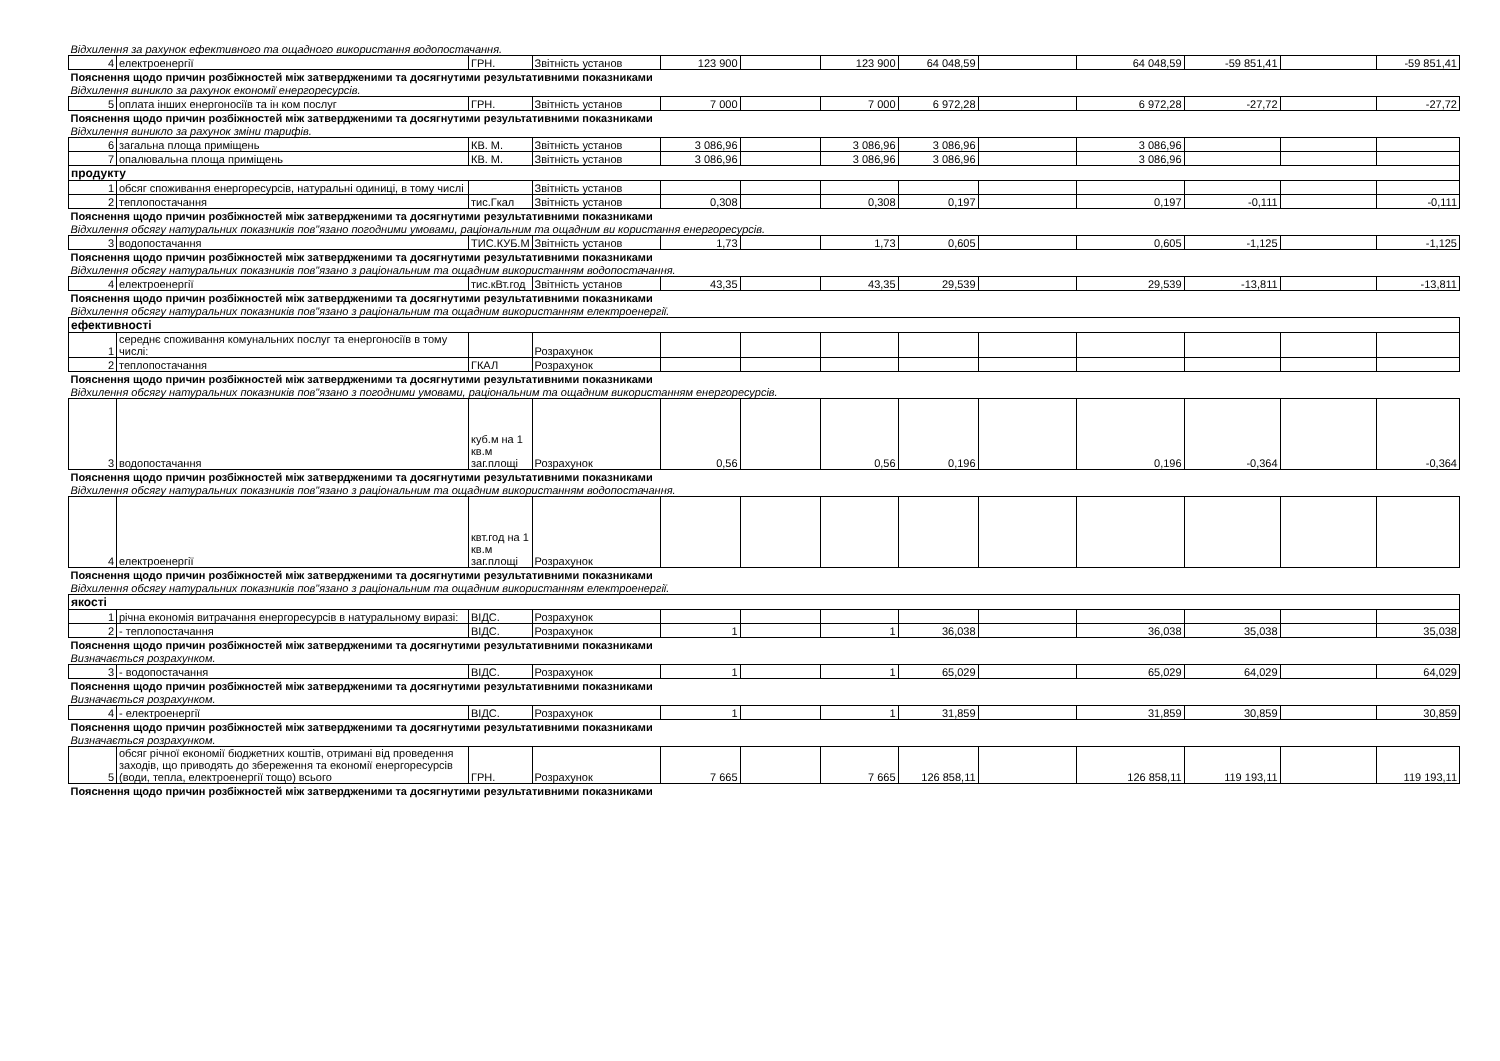| Відхилення за рахунок ефективного та ощадного використання водопостачання. | | | | | | | | | | | | |
| 4 | електроенергії | ГРН. | Звітність установ | 123 900 | | 123 900 | 64 048,59 | | 64 048,59 | -59 851,41 | | -59 851,41 |
| Пояснення щодо причин розбіжностей між затвердженими та досягнутими результативними показниками | | | | | | | | | | | | |
| Відхилення виникло за рахунок економії енергоресурсів. | | | | | | | | | | | | |
| 5 | оплата інших енергоносіїв та ін ком послуг | ГРН. | Звітність установ | 7 000 | | 7 000 | 6 972,28 | | 6 972,28 | -27,72 | | -27,72 |
| Пояснення щодо причин розбіжностей між затвердженими та досягнутими результативними показниками | | | | | | | | | | | | |
| Відхилення виникло за рахунок зміни тарифів. | | | | | | | | | | | | |
| 6 | загальна площа приміщень | КВ. М. | Звітність установ | 3 086,96 | | 3 086,96 | 3 086,96 | | 3 086,96 | | | |
| 7 | опалювальна площа приміщень | КВ. М. | Звітність установ | 3 086,96 | | 3 086,96 | 3 086,96 | | 3 086,96 | | | |
| продукту | | | | | | | | | | | | |
| 1 | обсяг споживання енергоресурсів, натуральні одиниці, в тому числі | | Звітність установ | | | | | | | | | |
| 2 | теплопостачання | тис.Гкал | Звітність установ | 0,308 | | 0,308 | 0,197 | | 0,197 | -0,111 | | -0,111 |
| Пояснення щодо причин розбіжностей між затвердженими та досягнутими результативними показниками | | | | | | | | | | | | |
| Відхилення обсягу натуральних показників пов"язано погодними умовами, раціональним та ощадним ви користання енергоресурсів. | | | | | | | | | | | | |
| 3 | водопостачання | ТИС.КУБ.М | Звітність установ | 1,73 | | 1,73 | 0,605 | | 0,605 | -1,125 | | -1,125 |
| Пояснення щодо причин розбіжностей між затвердженими та досягнутими результативними показниками | | | | | | | | | | | | |
| Відхилення обсягу натуральних показників пов"язано з раціональним та ощадним використанням водопостачання. | | | | | | | | | | | | |
| 4 | електроенергії | тис.кВт.год | Звітність установ | 43,35 | | 43,35 | 29,539 | | 29,539 | -13,811 | | -13,811 |
| Пояснення щодо причин розбіжностей між затвердженими та досягнутими результативними показниками | | | | | | | | | | | | |
| Відхилення обсягу натуральних показників пов"язано з раціональним та ощадним використанням електроенергії. | | | | | | | | | | | | |
| ефективності | | | | | | | | | | | | |
| 1 | середнє споживання комунальних послуг та енергоносіїв в тому числі: | | Розрахунок | | | | | | | | | |
| 2 | теплопостачання | ГКАЛ | Розрахунок | | | | | | | | | |
| Пояснення щодо причин розбіжностей між затвердженими та досягнутими результативними показниками | | | | | | | | | | | | |
| Відхилення обсягу натуральних показників пов"язано з погодними умовами, раціональним та ощадним використанням енергоресурсів. | | | | | | | | | | | | |
| 3 | водопостачання | куб.м на 1 кв.м заг.площі | Розрахунок | 0,56 | | 0,56 | 0,196 | | 0,196 | -0,364 | | -0,364 |
| Пояснення щодо причин розбіжностей між затвердженими та досягнутими результативними показниками | | | | | | | | | | | | |
| Відхилення обсягу натуральних показників пов"язано з раціональним та ощадним використанням водопостачання. | | | | | | | | | | | | |
| 4 | електроенергії | квт.год на 1 кв.м заг.площі | Розрахунок | | | | | | | | | |
| Пояснення щодо причин розбіжностей між затвердженими та досягнутими результативними показниками | | | | | | | | | | | | |
| Відхилення обсягу натуральних показників пов"язано з раціональним та ощадним використанням електроенергії. | | | | | | | | | | | | |
| якості | | | | | | | | | | | | |
| 1 | річна економія витрачання енергоресурсів в натуральному виразі: | ВІДС. | Розрахунок | | | | | | | | | |
| 2 | - теплопостачання | ВІДС. | Розрахунок | 1 | | 1 | 36,038 | | 36,038 | 35,038 | | 35,038 |
| Пояснення щодо причин розбіжностей між затвердженими та досягнутими результативними показниками | | | | | | | | | | | | |
| Визначається розрахунком. | | | | | | | | | | | | |
| 3 | - водопостачання | ВІДС. | Розрахунок | 1 | | 1 | 65,029 | | 65,029 | 64,029 | | 64,029 |
| Пояснення щодо причин розбіжностей між затвердженими та досягнутими результативними показниками | | | | | | | | | | | | |
| Визначається розрахунком. | | | | | | | | | | | | |
| 4 | - електроенергії | ВІДС. | Розрахунок | 1 | | 1 | 31,859 | | 31,859 | 30,859 | | 30,859 |
| Пояснення щодо причин розбіжностей між затвердженими та досягнутими результативними показниками | | | | | | | | | | | | |
| Визначається розрахунком. | | | | | | | | | | | | |
| 5 | обсяг річної економії бюджетних коштів, отримані від проведення заходів, що приводять до збереження та економії енергоресурсів (води, тепла, електроенергії тощо) всього | ГРН. | Розрахунок | 7 665 | | 7 665 | 126 858,11 | | 126 858,11 | 119 193,11 | | 119 193,11 |
| Пояснення щодо причин розбіжностей між затвердженими та досягнутими результативними показниками | | | | | | | | | | | | |